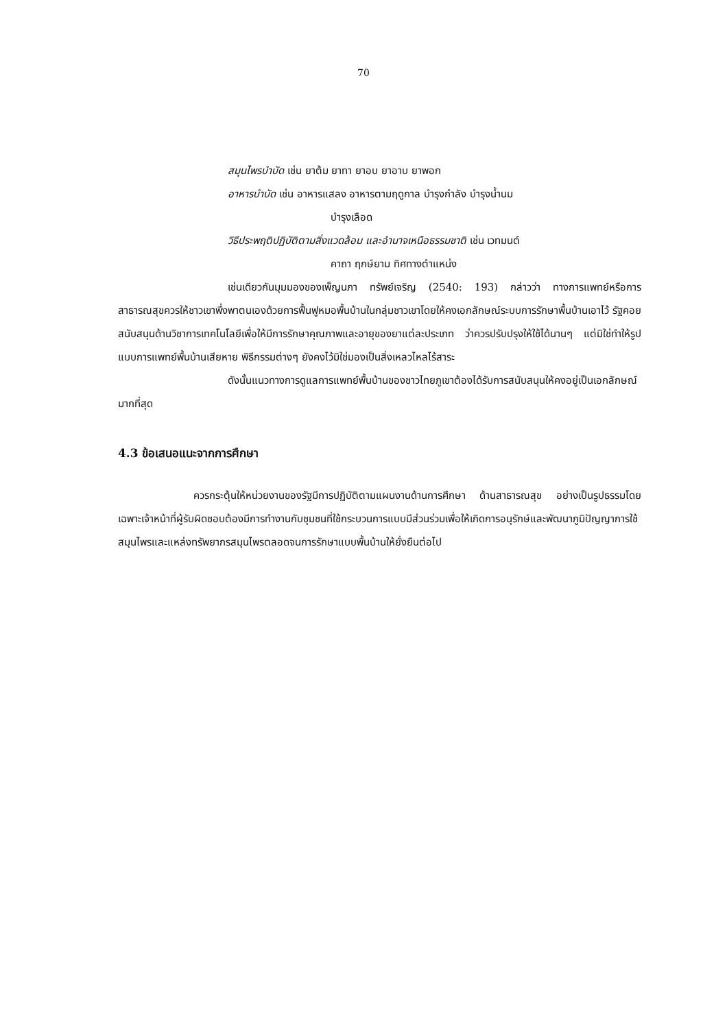70
สมุนไพรบำบัด เช่น ยาต้ม ยาทา ยาอบ ยาอาบ ยาพอก
อาหารบำบัด เช่น อาหารแสลง อาหารตามฤดูกาล บำรุงกำลัง บำรุงน้ำนม
บำรุงเลือด
วิธีประพฤติปฏิบัติตามสิ่งแวดล้อม และอำนาจเหนือธรรมชาติ เช่น เวทมนต์
คาถา ฤกษ์ยาม ทิศทางตำแหน่ง
เช่นเดียวกันมุมมองของเพ็ญนภา ทรัพย์เจริญ (2540: 193) กล่าวว่า ทางการแพทย์หรือการสาธารณสุขควรให้ชาวเขาพึ่งพาตนเองด้วยการฟื้นฟูหมอพื้นบ้านในกลุ่มชาวเขาโดยให้คงเอกลักษณ์ระบบการรักษาพื้นบ้านเอาไว้ รัฐคอยสนับสนุนด้านวิชาการเทคโนโลยีเพื่อให้มีการรักษาคุณภาพและอายุของยาแต่ละประเภท ว่าควรปรับปรุงให้ใช้ได้นานๆ แต่มิใช่ทำให้รูปแบบการแพทย์พื้นบ้านเสียหาย พิธีกรรมต่างๆ ยังคงไว้มิใช่มองเป็นสิ่งเหลวไหลไร้สาระ
ดังนั้นแนวทางการดูแลการแพทย์พื้นบ้านของชาวไทยภูเขาต้องได้รับการสนับสนุนให้คงอยู่เป็นเอกลักษณ์มากที่สุด
4.3 ข้อเสนอแนะจากการศึกษา
ควรกระตุ้นให้หน่วยงานของรัฐมีการปฏิบัติตามแผนงานด้านการศึกษา ด้านสาธารณสุข อย่างเป็นรูปธรรมโดยเฉพาะเจ้าหน้าที่ผู้รับผิดชอบต้องมีการทำงานกับชุมชนที่ใช้กระบวนการแบบมีส่วนร่วมเพื่อให้เกิดการอนุรักษ์และพัฒนาภูมิปัญญาการใช้สมุนไพรและแหล่งทรัพยากรสมุนไพรตลอดจนการรักษาแบบพื้นบ้านให้ยั่งยืนต่อไป